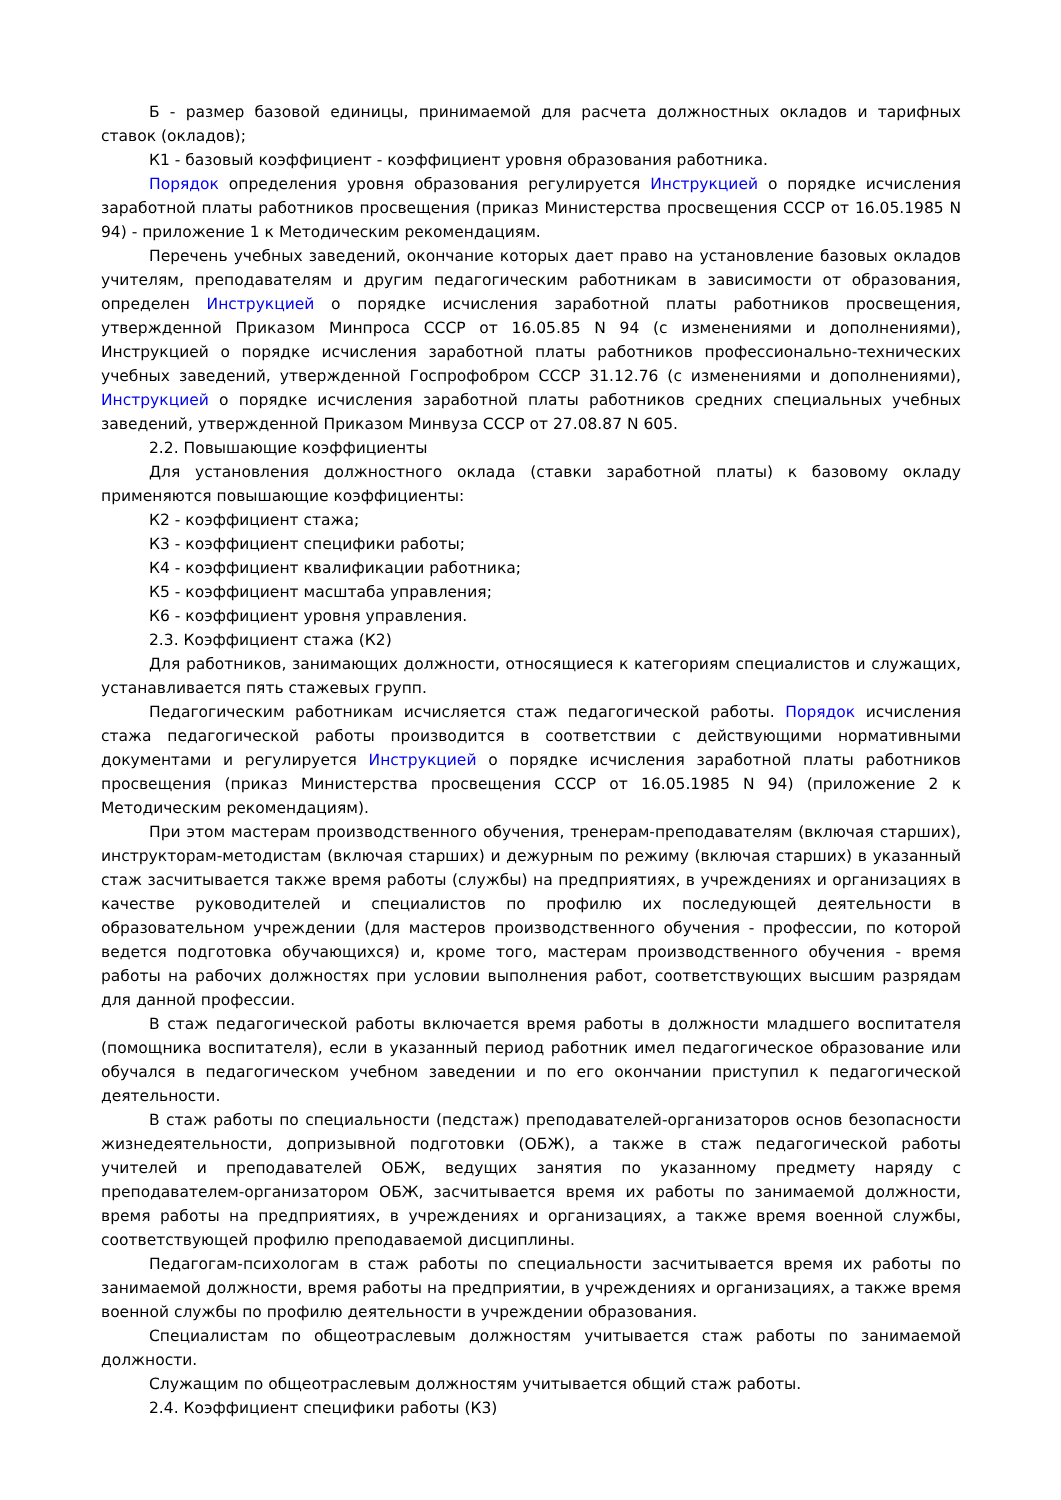Б - размер базовой единицы, принимаемой для расчета должностных окладов и тарифных ставок (окладов);
К1 - базовый коэффициент - коэффициент уровня образования работника.
Порядок определения уровня образования регулируется Инструкцией о порядке исчисления заработной платы работников просвещения (приказ Министерства просвещения СССР от 16.05.1985 N 94) - приложение 1 к Методическим рекомендациям.
Перечень учебных заведений, окончание которых дает право на установление базовых окладов учителям, преподавателям и другим педагогическим работникам в зависимости от образования, определен Инструкцией о порядке исчисления заработной платы работников просвещения, утвержденной Приказом Минпроса СССР от 16.05.85 N 94 (с изменениями и дополнениями), Инструкцией о порядке исчисления заработной платы работников профессионально-технических учебных заведений, утвержденной Госпрофобром СССР 31.12.76 (с изменениями и дополнениями), Инструкцией о порядке исчисления заработной платы работников средних специальных учебных заведений, утвержденной Приказом Минвуза СССР от 27.08.87 N 605.
2.2. Повышающие коэффициенты
Для установления должностного оклада (ставки заработной платы) к базовому окладу применяются повышающие коэффициенты:
К2 - коэффициент стажа;
К3 - коэффициент специфики работы;
К4 - коэффициент квалификации работника;
К5 - коэффициент масштаба управления;
К6 - коэффициент уровня управления.
2.3. Коэффициент стажа (К2)
Для работников, занимающих должности, относящиеся к категориям специалистов и служащих, устанавливается пять стажевых групп.
Педагогическим работникам исчисляется стаж педагогической работы. Порядок исчисления стажа педагогической работы производится в соответствии с действующими нормативными документами и регулируется Инструкцией о порядке исчисления заработной платы работников просвещения (приказ Министерства просвещения СССР от 16.05.1985 N 94) (приложение 2 к Методическим рекомендациям).
При этом мастерам производственного обучения, тренерам-преподавателям (включая старших), инструкторам-методистам (включая старших) и дежурным по режиму (включая старших) в указанный стаж засчитывается также время работы (службы) на предприятиях, в учреждениях и организациях в качестве руководителей и специалистов по профилю их последующей деятельности в образовательном учреждении (для мастеров производственного обучения - профессии, по которой ведется подготовка обучающихся) и, кроме того, мастерам производственного обучения - время работы на рабочих должностях при условии выполнения работ, соответствующих высшим разрядам для данной профессии.
В стаж педагогической работы включается время работы в должности младшего воспитателя (помощника воспитателя), если в указанный период работник имел педагогическое образование или обучался в педагогическом учебном заведении и по его окончании приступил к педагогической деятельности.
В стаж работы по специальности (педстаж) преподавателей-организаторов основ безопасности жизнедеятельности, допризывной подготовки (ОБЖ), а также в стаж педагогической работы учителей и преподавателей ОБЖ, ведущих занятия по указанному предмету наряду с преподавателем-организатором ОБЖ, засчитывается время их работы по занимаемой должности, время работы на предприятиях, в учреждениях и организациях, а также время военной службы, соответствующей профилю преподаваемой дисциплины.
Педагогам-психологам в стаж работы по специальности засчитывается время их работы по занимаемой должности, время работы на предприятии, в учреждениях и организациях, а также время военной службы по профилю деятельности в учреждении образования.
Специалистам по общеотраслевым должностям учитывается стаж работы по занимаемой должности.
Служащим по общеотраслевым должностям учитывается общий стаж работы.
2.4. Коэффициент специфики работы (К3)